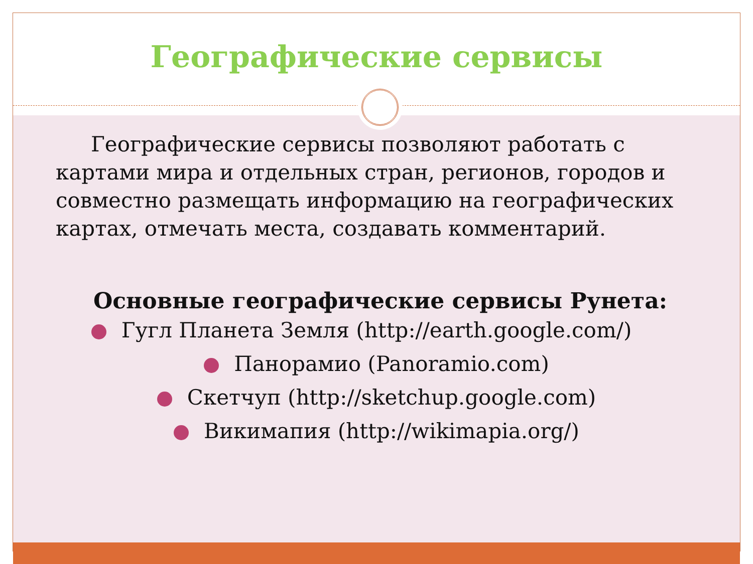Географические сервисы
Географические сервисы позволяют работать с картами мира и отдельных стран, регионов, городов и совместно размещать информацию на географических картах, отмечать места, создавать комментарий.
Основные географические сервисы Рунета:
Гугл Планета Земля (http://earth.google.com/)
Панорамио (Panoramio.com)
Скетчуп (http://sketchup.google.com)
Викимапия (http://wikimapia.org/)